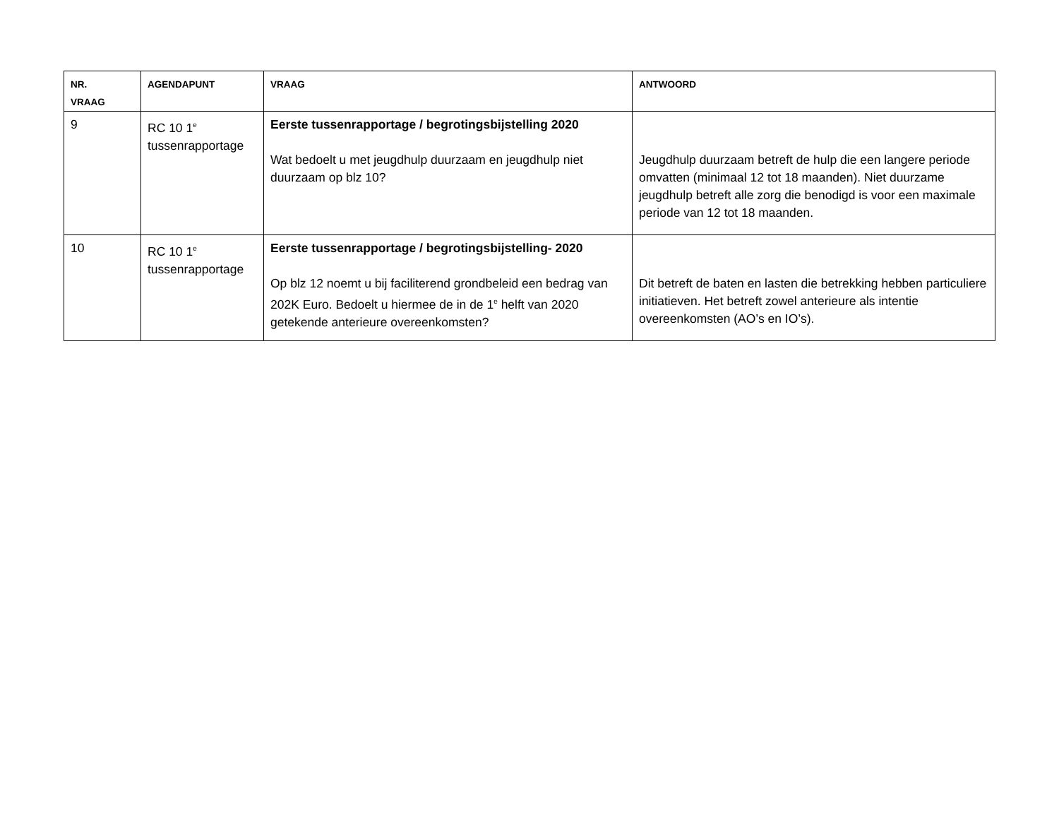| NR. VRAAG | AGENDAPUNT | VRAAG | ANTWOORD |
| --- | --- | --- | --- |
| 9 | RC 10 1<sup>e</sup> tussenrapportage | Eerste tussenrapportage / begrotingsbijstelling 2020 Wat bedoelt u met jeugdhulp duurzaam en jeugdhulp niet duurzaam op blz 10? | Jeugdhulp duurzaam betreft de hulp die een langere periode omvatten (minimaal 12 tot 18 maanden). Niet duurzame jeugdhulp betreft alle zorg die benodigd is voor een maximale periode van 12 tot 18 maanden. |
| 10 | RC 10 1<sup>e</sup> tussenrapportage | Eerste tussenrapportage / begrotingsbijstelling- 2020 Op blz 12 noemt u bij faciliterend grondbeleid een bedrag van 202K Euro. Bedoelt u hiermee de in de 1<sup>e</sup> helft van 2020 getekende anterieure overeenkomsten? | Dit betreft de baten en lasten die betrekking hebben particuliere initiatieven. Het betreft zowel anterieure als intentie overeenkomsten (AO’s en IO’s). |